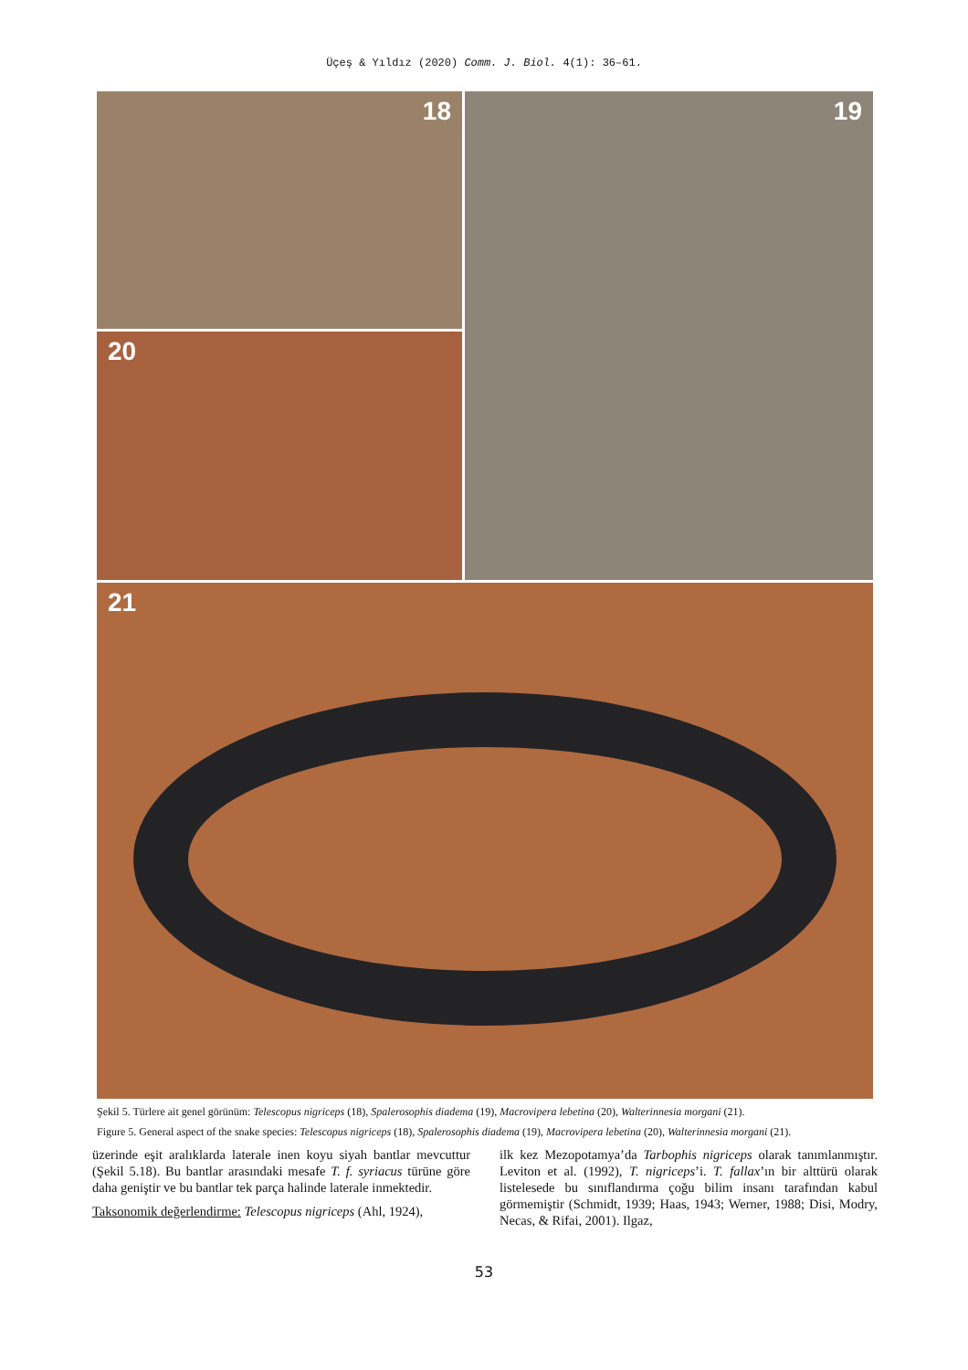Üçeş & Yıldız (2020) Comm. J. Biol. 4(1): 36–61.
18
20
19
21
Şekil 5. Türlere ait genel görünüm: Telescopus nigriceps (18), Spalerosophis diadema (19), Macrovipera lebetina (20), Walterinnesia morgani (21).
Figure 5. General aspect of the snake species: Telescopus nigriceps (18), Spalerosophis diadema (19), Macrovipera lebetina (20), Walterinnesia morgani (21).
üzerinde eşit aralıklarda laterale inen koyu siyah bantlar mevcuttur (Şekil 5.18). Bu bantlar arasındaki mesafe T. f. syriacus türüne göre daha geniştir ve bu bantlar tek parça halinde laterale inmektedir.
Taksonomik değerlendirme: Telescopus nigriceps (Ahl, 1924),
ilk kez Mezopotamya’da Tarbophis nigriceps olarak tanımlanmıştır. Leviton et al. (1992), T. nigriceps’i. T. fallax’ın bir alttürü olarak listelesede bu sınıflandırma çoğu bilim insanı tarafından kabul görmemiştir (Schmidt, 1939; Haas, 1943; Werner, 1988; Disi, Modry, Necas, & Rifai, 2001). Ilgaz,
53